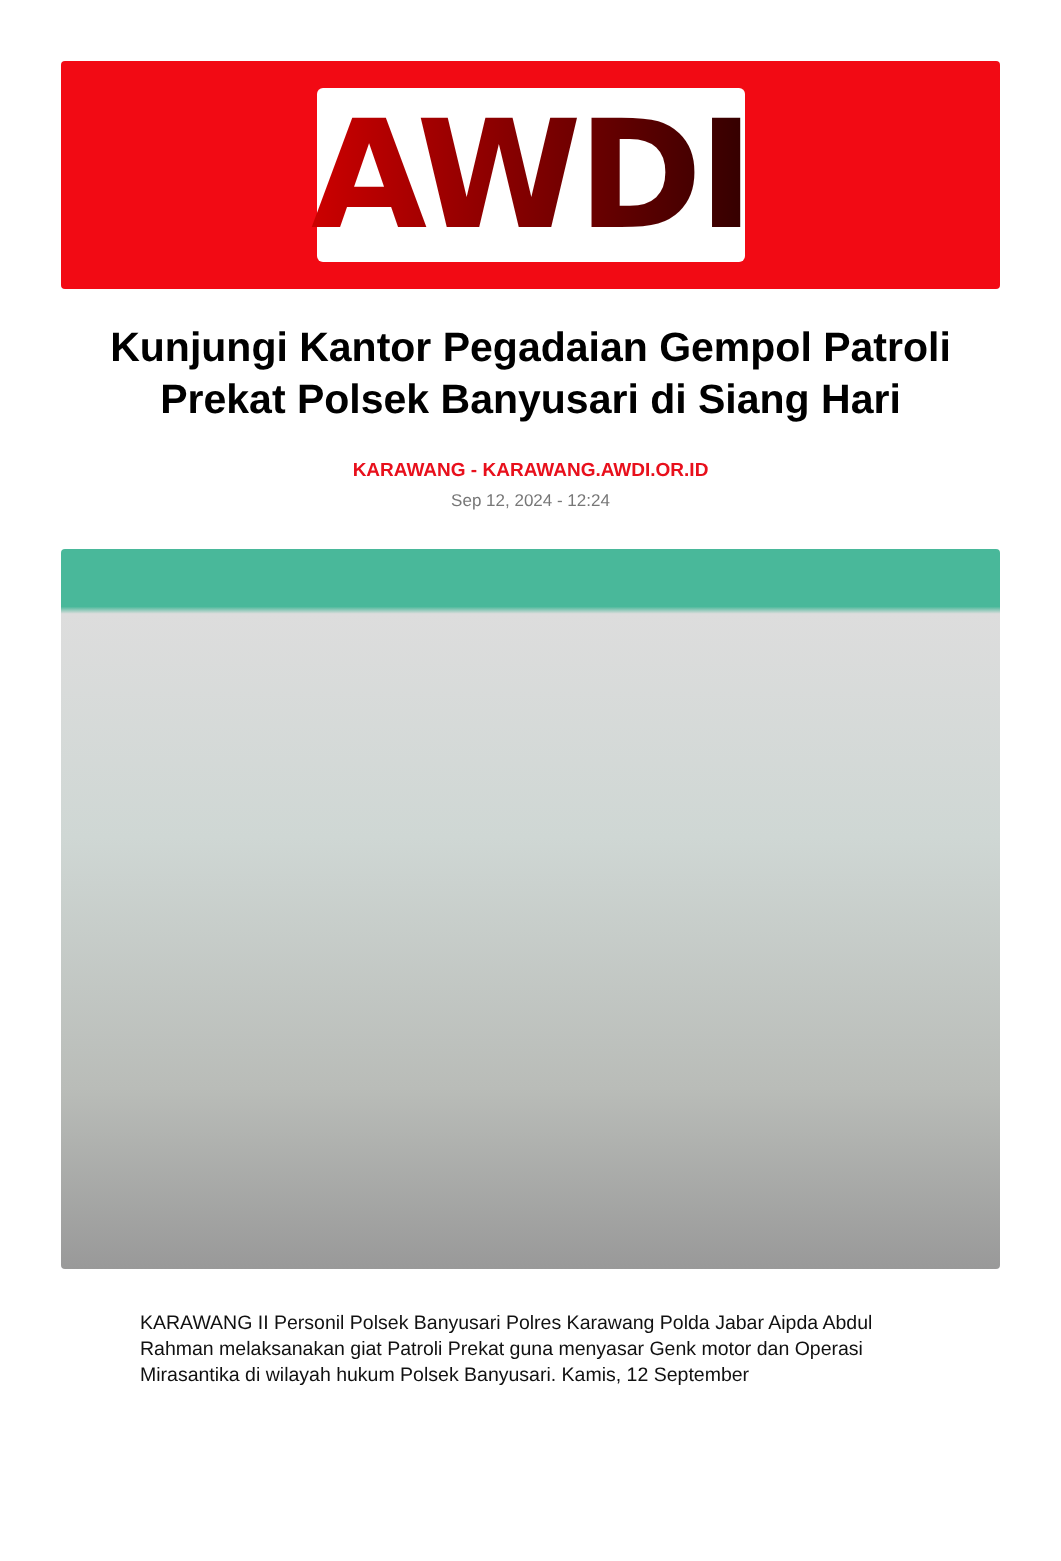AWDI
Kunjungi Kantor Pegadaian Gempol Patroli Prekat Polsek Banyusari di Siang Hari
KARAWANG - KARAWANG.AWDI.OR.ID
Sep 12, 2024 - 12:24
KARAWANG II Personil Polsek Banyusari Polres Karawang Polda Jabar Aipda Abdul Rahman melaksanakan giat Patroli Prekat guna menyasar Genk motor dan Operasi Mirasantika di wilayah hukum Polsek Banyusari. Kamis, 12 September